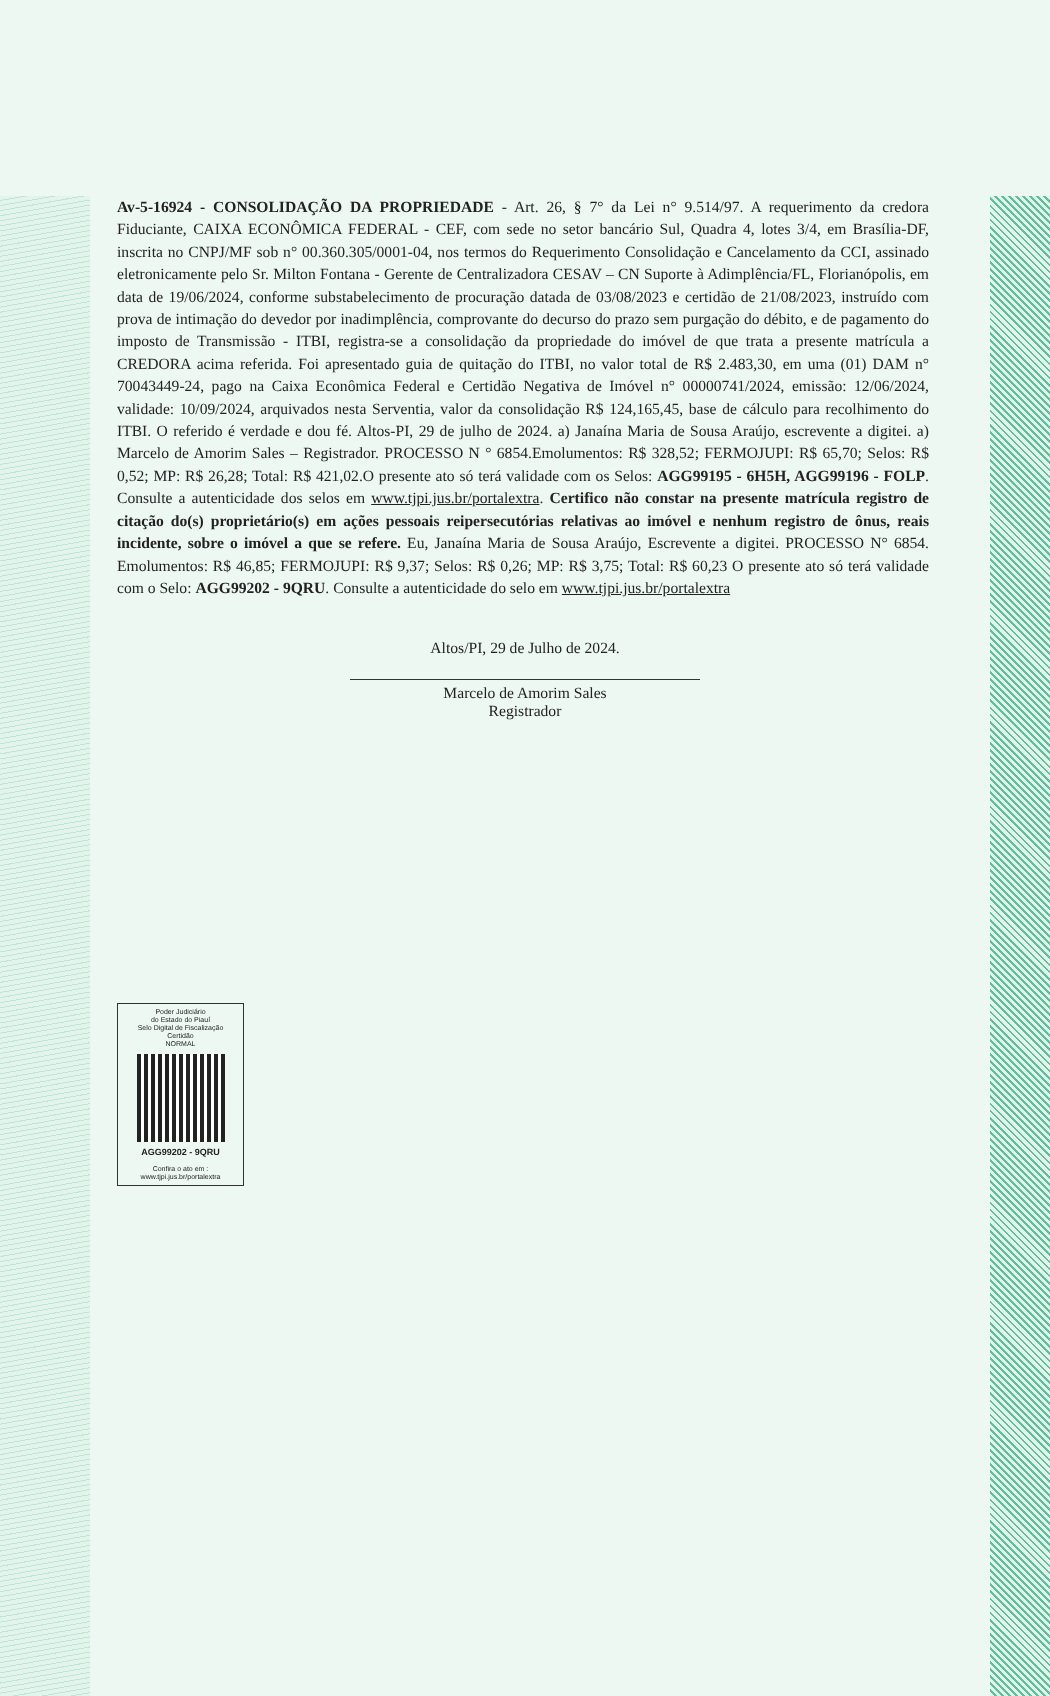Av-5-16924 - CONSOLIDAÇÃO DA PROPRIEDADE - Art. 26, § 7° da Lei n° 9.514/97. A requerimento da credora Fiduciante, CAIXA ECONÔMICA FEDERAL - CEF, com sede no setor bancário Sul, Quadra 4, lotes 3/4, em Brasília-DF, inscrita no CNPJ/MF sob n° 00.360.305/0001-04, nos termos do Requerimento Consolidação e Cancelamento da CCI, assinado eletronicamente pelo Sr. Milton Fontana - Gerente de Centralizadora CESAV – CN Suporte à Adimplência/FL, Florianópolis, em data de 19/06/2024, conforme substabelecimento de procuração datada de 03/08/2023 e certidão de 21/08/2023, instruído com prova de intimação do devedor por inadimplência, comprovante do decurso do prazo sem purgação do débito, e de pagamento do imposto de Transmissão - ITBI, registra-se a consolidação da propriedade do imóvel de que trata a presente matrícula a CREDORA acima referida. Foi apresentado guia de quitação do ITBI, no valor total de R$ 2.483,30, em uma (01) DAM n° 70043449-24, pago na Caixa Econômica Federal e Certidão Negativa de Imóvel n° 00000741/2024, emissão: 12/06/2024, validade: 10/09/2024, arquivados nesta Serventia, valor da consolidação R$ 124,165,45, base de cálculo para recolhimento do ITBI. O referido é verdade e dou fé. Altos-PI, 29 de julho de 2024. a) Janaína Maria de Sousa Araújo, escrevente a digitei. a) Marcelo de Amorim Sales – Registrador. PROCESSO N ° 6854.Emolumentos: R$ 328,52; FERMOJUPI: R$ 65,70; Selos: R$ 0,52; MP: R$ 26,28; Total: R$ 421,02.O presente ato só terá validade com os Selos: AGG99195 - 6H5H, AGG99196 - FOLP. Consulte a autenticidade dos selos em www.tjpi.jus.br/portalextra. Certifico não constar na presente matrícula registro de citação do(s) proprietário(s) em ações pessoais reipersecutórias relativas ao imóvel e nenhum registro de ônus, reais incidente, sobre o imóvel a que se refere. Eu, Janaína Maria de Sousa Araújo, Escrevente a digitei. PROCESSO N° 6854. Emolumentos: R$ 46,85; FERMOJUPI: R$ 9,37; Selos: R$ 0,26; MP: R$ 3,75; Total: R$ 60,23 O presente ato só terá validade com o Selo: AGG99202 - 9QRU. Consulte a autenticidade do selo em www.tjpi.jus.br/portalextra
Altos/PI, 29 de Julho de 2024.
Marcelo de Amorim Sales
Registrador
Poder Judiciário
do Estado do Piauí
Selo Digital de Fiscalização
Certidão
NORMAL
AGG99202 - 9QRU
Confira o ato em :
www.tjpi.jus.br/portalextra